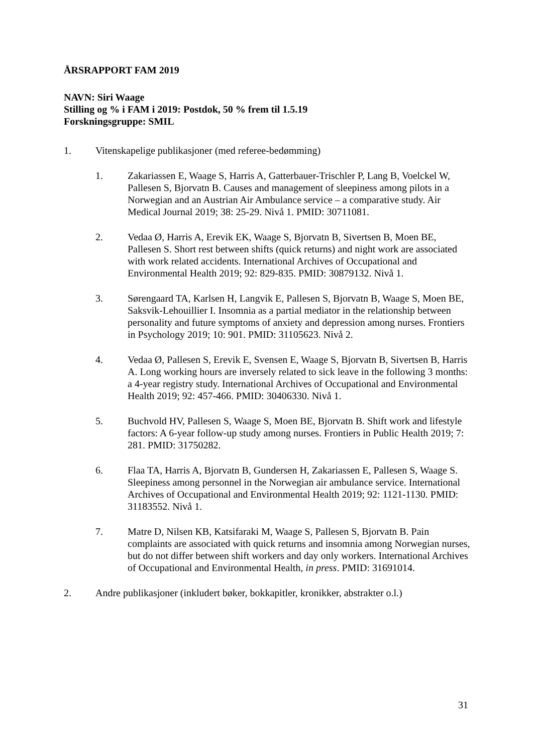ÅRSRAPPORT FAM 2019
NAVN: Siri Waage
Stilling og % i FAM i 2019: Postdok, 50 % frem til 1.5.19
Forskningsgruppe: SMIL
1. Vitenskapelige publikasjoner (med referee-bedømming)
1. Zakariassen E, Waage S, Harris A, Gatterbauer-Trischler P, Lang B, Voelckel W, Pallesen S, Bjorvatn B. Causes and management of sleepiness among pilots in a Norwegian and an Austrian Air Ambulance service – a comparative study. Air Medical Journal 2019; 38: 25-29. Nivå 1. PMID: 30711081.
2. Vedaa Ø, Harris A, Erevik EK, Waage S, Bjorvatn B, Sivertsen B, Moen BE, Pallesen S. Short rest between shifts (quick returns) and night work are associated with work related accidents. International Archives of Occupational and Environmental Health 2019; 92: 829-835. PMID: 30879132. Nivå 1.
3. Sørengaard TA, Karlsen H, Langvik E, Pallesen S, Bjorvatn B, Waage S, Moen BE, Saksvik-Lehouillier I. Insomnia as a partial mediator in the relationship between personality and future symptoms of anxiety and depression among nurses. Frontiers in Psychology 2019; 10: 901. PMID: 31105623. Nivå 2.
4. Vedaa Ø, Pallesen S, Erevik E, Svensen E, Waage S, Bjorvatn B, Sivertsen B, Harris A. Long working hours are inversely related to sick leave in the following 3 months: a 4-year registry study. International Archives of Occupational and Environmental Health 2019; 92: 457-466. PMID: 30406330. Nivå 1.
5. Buchvold HV, Pallesen S, Waage S, Moen BE, Bjorvatn B. Shift work and lifestyle factors: A 6-year follow-up study among nurses. Frontiers in Public Health 2019; 7: 281. PMID: 31750282.
6. Flaa TA, Harris A, Bjorvatn B, Gundersen H, Zakariassen E, Pallesen S, Waage S. Sleepiness among personnel in the Norwegian air ambulance service. International Archives of Occupational and Environmental Health 2019; 92: 1121-1130. PMID: 31183552. Nivå 1.
7. Matre D, Nilsen KB, Katsifaraki M, Waage S, Pallesen S, Bjorvatn B. Pain complaints are associated with quick returns and insomnia among Norwegian nurses, but do not differ between shift workers and day only workers. International Archives of Occupational and Environmental Health, in press. PMID: 31691014.
2. Andre publikasjoner (inkludert bøker, bokkapitler, kronikker, abstrakter o.l.)
31